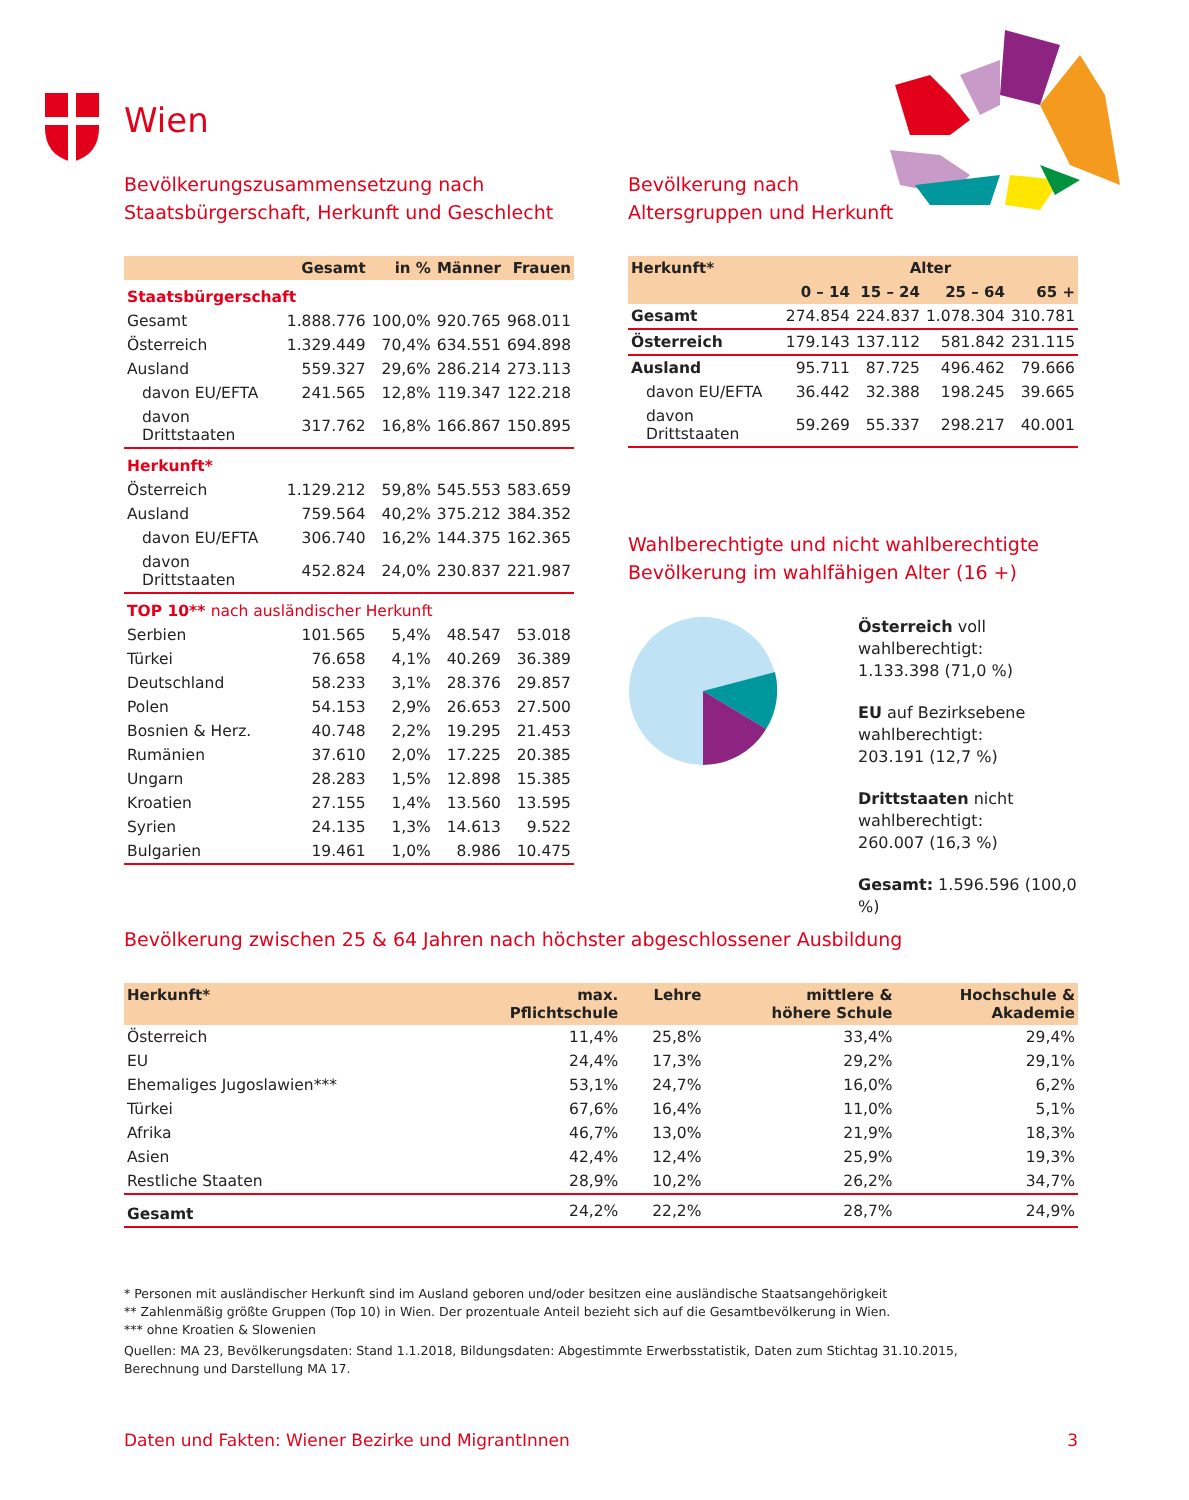Wien
Bevölkerungszusammensetzung nach
Staatsbürgerschaft, Herkunft und Geschlecht
| | Gesamt | in % | Männer | Frauen |
| --- | --- | --- | --- | --- |
| Staatsbürgerschaft | | | | |
| Gesamt | 1.888.776 | 100,0% | 920.765 | 968.011 |
| Österreich | 1.329.449 | 70,4% | 634.551 | 694.898 |
| Ausland | 559.327 | 29,6% | 286.214 | 273.113 |
| davon EU/EFTA | 241.565 | 12,8% | 119.347 | 122.218 |
| davon Drittstaaten | 317.762 | 16,8% | 166.867 | 150.895 |
| Herkunft* | | | | |
| Österreich | 1.129.212 | 59,8% | 545.553 | 583.659 |
| Ausland | 759.564 | 40,2% | 375.212 | 384.352 |
| davon EU/EFTA | 306.740 | 16,2% | 144.375 | 162.365 |
| davon Drittstaaten | 452.824 | 24,0% | 230.837 | 221.987 |
| TOP 10** nach ausländischer Herkunft | | | | |
| Serbien | 101.565 | 5,4% | 48.547 | 53.018 |
| Türkei | 76.658 | 4,1% | 40.269 | 36.389 |
| Deutschland | 58.233 | 3,1% | 28.376 | 29.857 |
| Polen | 54.153 | 2,9% | 26.653 | 27.500 |
| Bosnien & Herz. | 40.748 | 2,2% | 19.295 | 21.453 |
| Rumänien | 37.610 | 2,0% | 17.225 | 20.385 |
| Ungarn | 28.283 | 1,5% | 12.898 | 15.385 |
| Kroatien | 27.155 | 1,4% | 13.560 | 13.595 |
| Syrien | 24.135 | 1,3% | 14.613 | 9.522 |
| Bulgarien | 19.461 | 1,0% | 8.986 | 10.475 |
Bevölkerung nach
Altersgruppen und Herkunft
| Herkunft* | Alter | | | |
| --- | --- | --- | --- | --- |
| | 0 – 14 | 15 – 24 | 25 – 64 | 65 + |
| Gesamt | 274.854 | 224.837 | 1.078.304 | 310.781 |
| Österreich | 179.143 | 137.112 | 581.842 | 231.115 |
| Ausland | 95.711 | 87.725 | 496.462 | 79.666 |
| davon EU/EFTA | 36.442 | 32.388 | 198.245 | 39.665 |
| davon Drittstaaten | 59.269 | 55.337 | 298.217 | 40.001 |
Wahlberechtigte und nicht wahlberechtigte
Bevölkerung im wahlfähigen Alter (16 +)
Österreich voll wahlberechtigt:
1.133.398 (71,0 %)
EU auf Bezirksebene wahlberechtigt:
203.191 (12,7 %)
Drittstaaten nicht wahlberechtigt:
260.007 (16,3 %)
Gesamt: 1.596.596 (100,0 %)
Bevölkerung zwischen 25 & 64 Jahren nach höchster abgeschlossener Ausbildung
| Herkunft* | max. Pflichtschule | Lehre | mittlere & höhere Schule | Hochschule & Akademie |
| --- | --- | --- | --- | --- |
| Österreich | 11,4% | 25,8% | 33,4% | 29,4% |
| EU | 24,4% | 17,3% | 29,2% | 29,1% |
| Ehemaliges Jugoslawien*** | 53,1% | 24,7% | 16,0% | 6,2% |
| Türkei | 67,6% | 16,4% | 11,0% | 5,1% |
| Afrika | 46,7% | 13,0% | 21,9% | 18,3% |
| Asien | 42,4% | 12,4% | 25,9% | 19,3% |
| Restliche Staaten | 28,9% | 10,2% | 26,2% | 34,7% |
| Gesamt | 24,2% | 22,2% | 28,7% | 24,9% |
* Personen mit ausländischer Herkunft sind im Ausland geboren und/oder besitzen eine ausländische Staatsangehörigkeit
** Zahlenmäßig größte Gruppen (Top 10) in Wien. Der prozentuale Anteil bezieht sich auf die Gesamtbevölkerung in Wien.
*** ohne Kroatien & Slowenien
Quellen: MA 23, Bevölkerungsdaten: Stand 1.1.2018, Bildungsdaten: Abgestimmte Erwerbsstatistik, Daten zum Stichtag 31.10.2015,
Berechnung und Darstellung MA 17.
Daten und Fakten: Wiener Bezirke und MigrantInnen 3